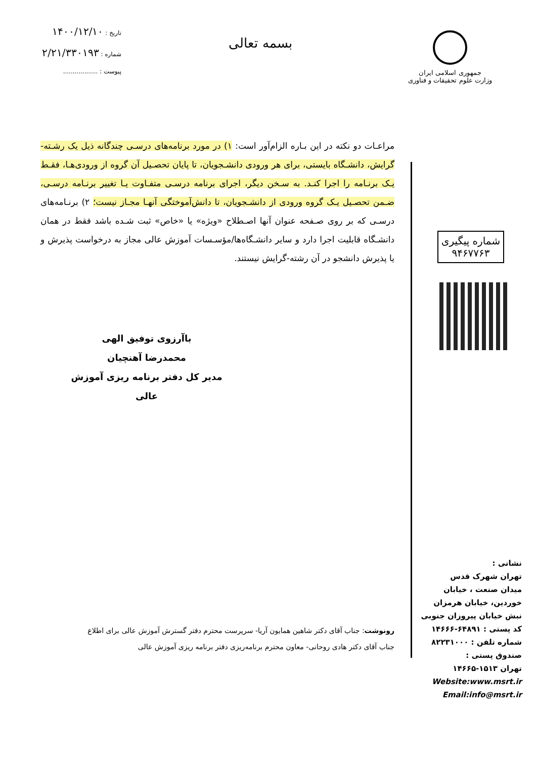جمهوری اسلامی ایران
وزارت علوم تحقیقات و فناوری
بسمه تعالی
تاریخ : ۱۴۰۰/۱۲/۱۰
شماره : ۲/۲۱/۳۳۰۱۹۳
پیوست : ..................
مراعـات دو نکته در این بـاره الزام‌آور است: ۱) در مورد برنامه‌های درسـی چندگانه ذیل یک رشـته-گرایش، دانشـگاه بایستی، برای هر ورودی دانشـجویان، تا پایان تحصـیل آن گروه از ورودی‌هـا، فقـط یـک برنـامه را اجرا کنـد. به سـخن دیگر، اجرای برنامه درسـی متفـاوت یـا تغییر برنـامه درسـی، ضـمن تحصـیل یـک گروه ورودی از دانشـجویان، تا دانش‌آموختگی آنهـا مجـاز نیست؛ ۲) برنـامه‌های درسـی که بر روی صـفحه عنوان آنها اصـطلاح «ویژه» یا «خاص» ثبت شـده باشد فقط در همان دانشـگاه قابلیت اجرا دارد و سایر دانشـگاه‌ها/مؤسـسات آموزش عالی مجاز به درخواست پذیرش و یا پذیرش دانشجو در آن رشته-گرایش نیستند.
باآرزوی توفیق الهی
محمدرضا آهنچیان
مدیر کل دفتر برنامه ریزی آموزش عالی
رونوشت: جناب آقای دکتر شاهین همایون آریا- سرپرست محترم دفتر گسترش آموزش عالی برای اطلاع
جناب آقای دکتر هادی روحانی- معاون محترم برنامه‌ریزی دفتر برنامه ریزی آموزش عالی
شماره پیگیری
۹۴۶۷۷۶۳
نشانی :
تهران شهرک قدس
میدان صنعت ، خیابان
خوردین، خیابان هرمزان
نبش خیابان پیروزان جنوبی
کد پستی : ۶۴۸۹۱-۱۴۶۶۶
شماره تلفن : ۸۲۲۳۱۰۰۰
صندوق پستی :
تهران ۱۵۱۳-۱۴۶۶۵
Website:www.msrt.ir
Email:info@msrt.ir